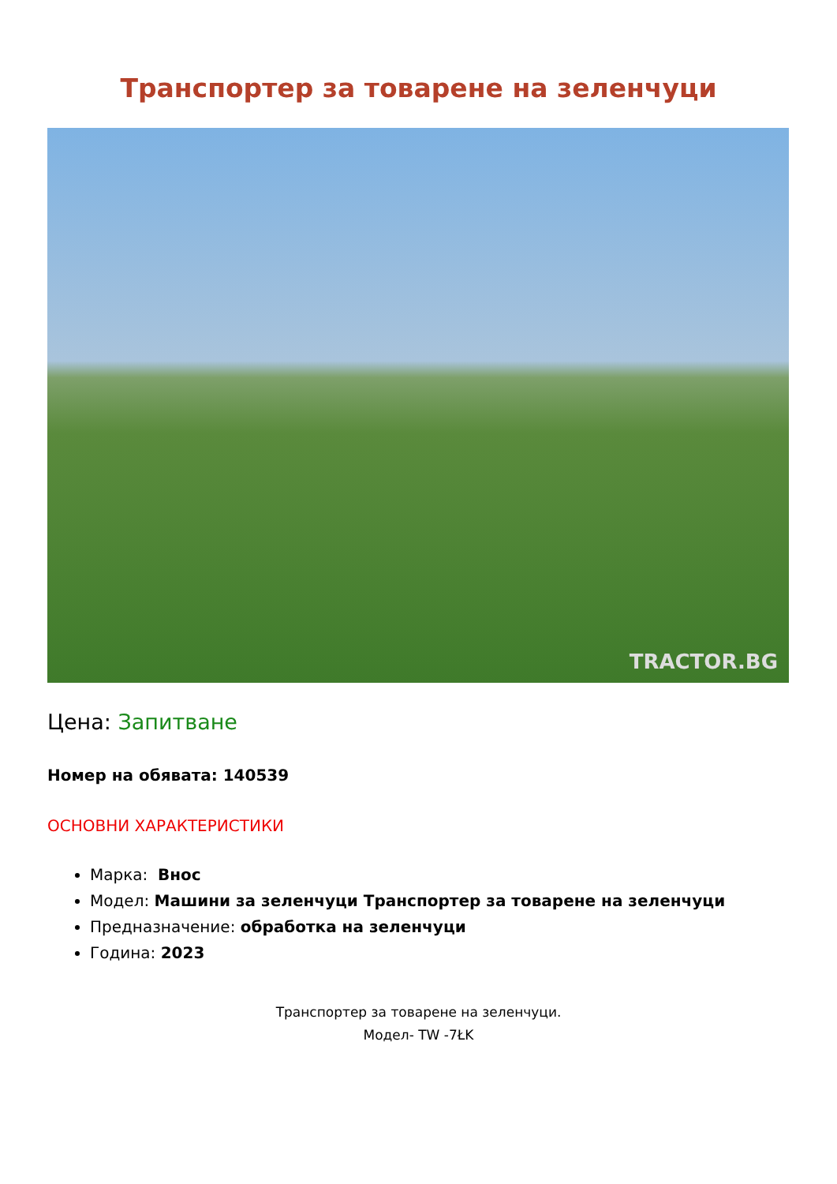Транспортер за товарене на зеленчуци
TRACTOR.BG
Цена: Запитване
Номер на обявата: 140539
ОСНОВНИ ХАРАКТЕРИСТИКИ
Марка: Внос
Модел: Машини за зеленчуци Транспортер за товарене на зеленчуци
Предназначение: обработка на зеленчуци
Година: 2023
Транспортер за товарене на зеленчуци.
Модел- TW -7ŁK